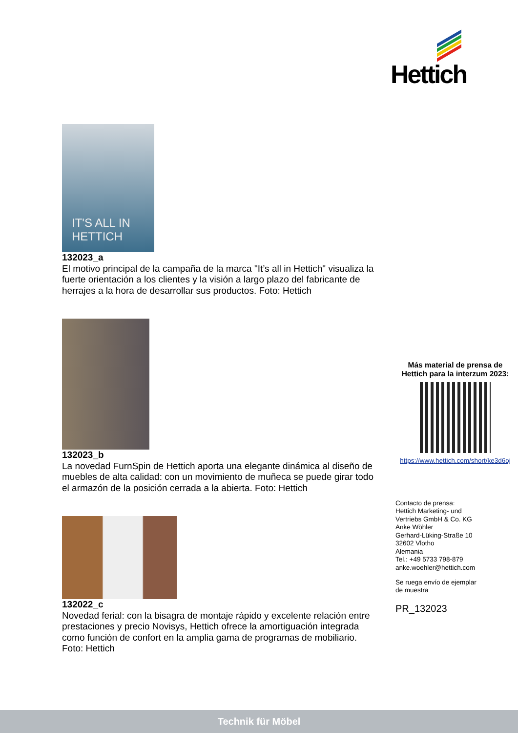Hettich
IT'S ALL IN
HETTICH
132023_a
El motivo principal de la campaña de la marca "It’s all in Hettich" visualiza la fuerte orientación a los clientes y la visión a largo plazo del fabricante de herrajes a la hora de desarrollar sus productos. Foto: Hettich
132023_b
La novedad FurnSpin de Hettich aporta una elegante dinámica al diseño de muebles de alta calidad: con un movimiento de muñeca se puede girar todo el armazón de la posición cerrada a la abierta. Foto: Hettich
132022_c
Novedad ferial: con la bisagra de montaje rápido y excelente relación entre prestaciones y precio Novisys, Hettich ofrece la amortiguación integrada como función de confort en la amplia gama de programas de mobiliario. Foto: Hettich
Más material de prensa de Hettich para la interzum 2023:
https://www.hettich.com/short/ke3d6oj
Contacto de prensa:
Hettich Marketing- und
Vertriebs GmbH & Co. KG
Anke Wöhler
Gerhard-Lüking-Straße 10
32602 Vlotho
Alemania
Tel.: +49 5733 798-879
anke.woehler@hettich.com
Se ruega envío de ejemplar
de muestra
PR_132023
Technik für Möbel